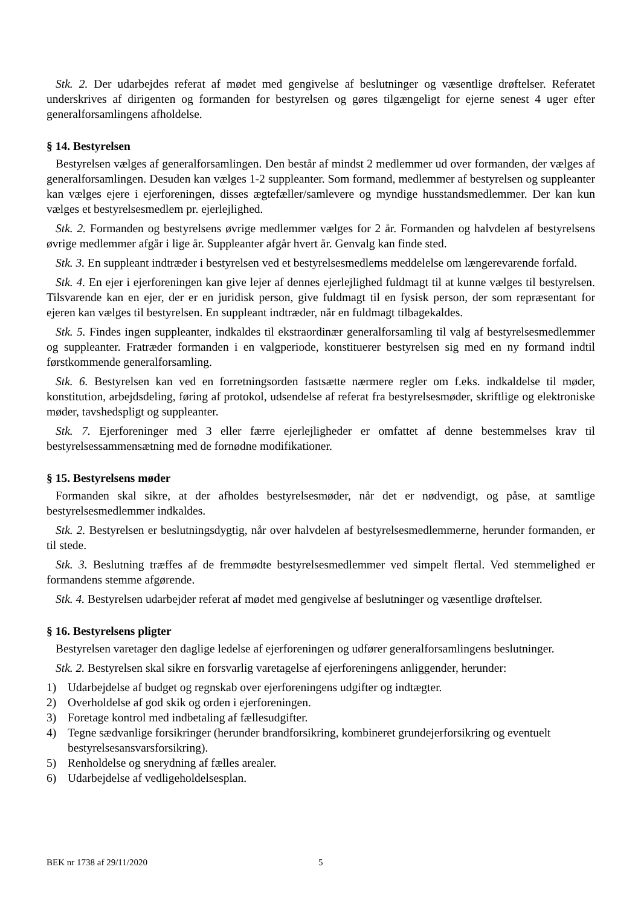Stk. 2. Der udarbejdes referat af mødet med gengivelse af beslutninger og væsentlige drøftelser. Referatet underskrives af dirigenten og formanden for bestyrelsen og gøres tilgængeligt for ejerne senest 4 uger efter generalforsamlingens afholdelse.
§ 14. Bestyrelsen
Bestyrelsen vælges af generalforsamlingen. Den består af mindst 2 medlemmer ud over formanden, der vælges af generalforsamlingen. Desuden kan vælges 1-2 suppleanter. Som formand, medlemmer af bestyrelsen og suppleanter kan vælges ejere i ejerforeningen, disses ægtefæller/samlevere og myndige husstandsmedlemmer. Der kan kun vælges et bestyrelsesmedlem pr. ejerlejlighed.
Stk. 2. Formanden og bestyrelsens øvrige medlemmer vælges for 2 år. Formanden og halvdelen af bestyrelsens øvrige medlemmer afgår i lige år. Suppleanter afgår hvert år. Genvalg kan finde sted.
Stk. 3. En suppleant indtræder i bestyrelsen ved et bestyrelsesmedlems meddelelse om længerevarende forfald.
Stk. 4. En ejer i ejerforeningen kan give lejer af dennes ejerlejlighed fuldmagt til at kunne vælges til bestyrelsen. Tilsvarende kan en ejer, der er en juridisk person, give fuldmagt til en fysisk person, der som repræsentant for ejeren kan vælges til bestyrelsen. En suppleant indtræder, når en fuldmagt tilbagekaldes.
Stk. 5. Findes ingen suppleanter, indkaldes til ekstraordinær generalforsamling til valg af bestyrelsesmedlemmer og suppleanter. Fratræder formanden i en valgperiode, konstituerer bestyrelsen sig med en ny formand indtil førstkommende generalforsamling.
Stk. 6. Bestyrelsen kan ved en forretningsorden fastsætte nærmere regler om f.eks. indkaldelse til møder, konstitution, arbejdsdeling, føring af protokol, udsendelse af referat fra bestyrelsesmøder, skriftlige og elektroniske møder, tavshedspligt og suppleanter.
Stk. 7. Ejerforeninger med 3 eller færre ejerlejligheder er omfattet af denne bestemmelses krav til bestyrelsessammensætning med de fornødne modifikationer.
§ 15. Bestyrelsens møder
Formanden skal sikre, at der afholdes bestyrelsesmøder, når det er nødvendigt, og påse, at samtlige bestyrelsesmedlemmer indkaldes.
Stk. 2. Bestyrelsen er beslutningsdygtig, når over halvdelen af bestyrelsesmedlemmerne, herunder formanden, er til stede.
Stk. 3. Beslutning træffes af de fremmødte bestyrelsesmedlemmer ved simpelt flertal. Ved stemmelighed er formandens stemme afgørende.
Stk. 4. Bestyrelsen udarbejder referat af mødet med gengivelse af beslutninger og væsentlige drøftelser.
§ 16. Bestyrelsens pligter
Bestyrelsen varetager den daglige ledelse af ejerforeningen og udfører generalforsamlingens beslutninger.
Stk. 2. Bestyrelsen skal sikre en forsvarlig varetagelse af ejerforeningens anliggender, herunder:
1) Udarbejdelse af budget og regnskab over ejerforeningens udgifter og indtægter.
2) Overholdelse af god skik og orden i ejerforeningen.
3) Foretage kontrol med indbetaling af fællesudgifter.
4) Tegne sædvanlige forsikringer (herunder brandforsikring, kombineret grundejerforsikring og eventuelt bestyrelsesansvarsforsikring).
5) Renholdelse og snerydning af fælles arealer.
6) Udarbejdelse af vedligeholdelsesplan.
BEK nr 1738 af 29/11/2020 5